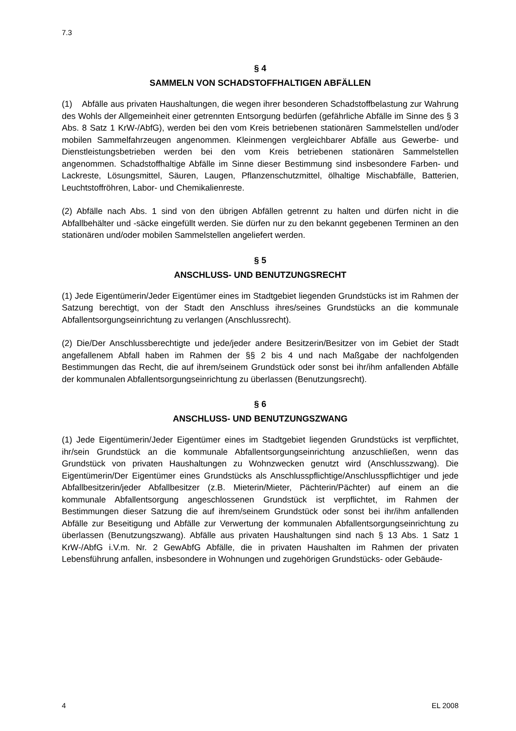7.3
§ 4
SAMMELN VON SCHADSTOFFHALTIGEN ABFÄLLEN
(1) Abfälle aus privaten Haushaltungen, die wegen ihrer besonderen Schadstoffbelastung zur Wahrung des Wohls der Allgemeinheit einer getrennten Entsorgung bedürfen (gefährliche Abfälle im Sinne des § 3 Abs. 8 Satz 1 KrW-/AbfG), werden bei den vom Kreis betriebenen stationären Sammelstellen und/oder mobilen Sammelfahrzeugen angenommen. Kleinmengen vergleichbarer Abfälle aus Gewerbe- und Dienstleistungsbetrieben werden bei den vom Kreis betriebenen stationären Sammelstellen angenommen. Schadstoffhaltige Abfälle im Sinne dieser Bestimmung sind insbesondere Farben- und Lackreste, Lösungsmittel, Säuren, Laugen, Pflanzenschutzmittel, ölhaltige Mischabfälle, Batterien, Leuchtstoffröhren, Labor- und Chemikalienreste.
(2) Abfälle nach Abs. 1 sind von den übrigen Abfällen getrennt zu halten und dürfen nicht in die Abfallbehälter und -säcke eingefüllt werden. Sie dürfen nur zu den bekannt gegebenen Terminen an den stationären und/oder mobilen Sammelstellen angeliefert werden.
§ 5
ANSCHLUSS- UND BENUTZUNGSRECHT
(1) Jede Eigentümerin/Jeder Eigentümer eines im Stadtgebiet liegenden Grundstücks ist im Rahmen der Satzung berechtigt, von der Stadt den Anschluss ihres/seines Grundstücks an die kommunale Abfallentsorgungseinrichtung zu verlangen (Anschlussrecht).
(2) Die/Der Anschlussberechtigte und jede/jeder andere Besitzerin/Besitzer von im Gebiet der Stadt angefallenem Abfall haben im Rahmen der §§ 2 bis 4 und nach Maßgabe der nachfolgenden Bestimmungen das Recht, die auf ihrem/seinem Grundstück oder sonst bei ihr/ihm anfallenden Abfälle der kommunalen Abfallentsorgungseinrichtung zu überlassen (Benutzungsrecht).
§ 6
ANSCHLUSS- UND BENUTZUNGSZWANG
(1) Jede Eigentümerin/Jeder Eigentümer eines im Stadtgebiet liegenden Grundstücks ist verpflichtet, ihr/sein Grundstück an die kommunale Abfallentsorgungseinrichtung anzuschließen, wenn das Grundstück von privaten Haushaltungen zu Wohnzwecken genutzt wird (Anschlusszwang). Die Eigentümerin/Der Eigentümer eines Grundstücks als Anschlusspflichtige/Anschlusspflichtiger und jede Abfallbesitzerin/jeder Abfallbesitzer (z.B. Mieterin/Mieter, Pächterin/Pächter) auf einem an die kommunale Abfallentsorgung angeschlossenen Grundstück ist verpflichtet, im Rahmen der Bestimmungen dieser Satzung die auf ihrem/seinem Grundstück oder sonst bei ihr/ihm anfallenden Abfälle zur Beseitigung und Abfälle zur Verwertung der kommunalen Abfallentsorgungseinrichtung zu überlassen (Benutzungszwang). Abfälle aus privaten Haushaltungen sind nach § 13 Abs. 1 Satz 1 KrW-/AbfG i.V.m. Nr. 2 GewAbfG Abfälle, die in privaten Haushalten im Rahmen der privaten Lebensführung anfallen, insbesondere in Wohnungen und zugehörigen Grundstücks- oder Gebäude-
4 EL 2008